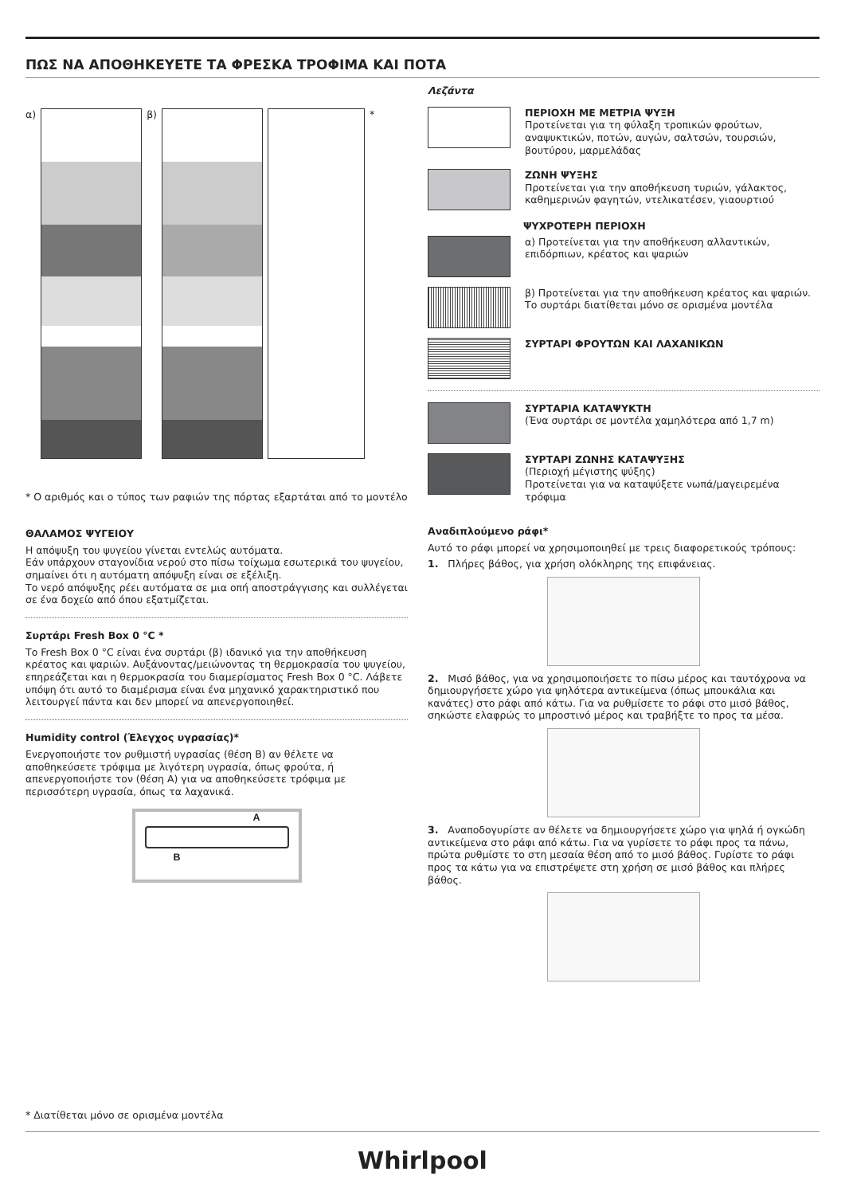ΠΩΣ ΝΑ ΑΠΟΘΗΚΕΥΕΤΕ ΤΑ ΦΡΕΣΚΑ ΤΡΟΦΙΜΑ ΚΑΙ ΠΟΤΑ
α) β) *
* Ο αριθμός και ο τύπος των ραφιών της πόρτας εξαρτάται από το μοντέλο
ΘΑΛΑΜΟΣ ΨΥΓΕΙΟΥ
Η απόψυξη του ψυγείου γίνεται εντελώς αυτόματα.
Εάν υπάρχουν σταγονίδια νερού στο πίσω τοίχωμα εσωτερικά του ψυγείου, σημαίνει ότι η αυτόματη απόψυξη είναι σε εξέλιξη.
Το νερό απόψυξης ρέει αυτόματα σε μια οπή αποστράγγισης και συλλέγεται σε ένα δοχείο από όπου εξατμίζεται.
Συρτάρι Fresh Box 0 °C *
Το Fresh Box 0 °C είναι ένα συρτάρι (β) ιδανικό για την αποθήκευση κρέατος και ψαριών. Αυξάνοντας/μειώνοντας τη θερμοκρασία του ψυγείου, επηρεάζεται και η θερμοκρασία του διαμερίσματος Fresh Box 0 °C. Λάβετε υπόψη ότι αυτό το διαμέρισμα είναι ένα μηχανικό χαρακτηριστικό που λειτουργεί πάντα και δεν μπορεί να απενεργοποιηθεί.
Humidity control (Έλεγχος υγρασίας)*
Ενεργοποιήστε τον ρυθμιστή υγρασίας (θέση B) αν θέλετε να αποθηκεύσετε τρόφιμα με λιγότερη υγρασία, όπως φρούτα, ή απενεργοποιήστε τον (θέση A) για να αποθηκεύσετε τρόφιμα με περισσότερη υγρασία, όπως τα λαχανικά.
A
B
Λεζάντα
ΠΕΡΙΟΧΗ ΜΕ ΜΕΤΡΙΑ ΨΥΞΗ
Προτείνεται για τη φύλαξη τροπικών φρούτων, αναψυκτικών, ποτών, αυγών, σαλτσών, τουρσιών, βουτύρου, μαρμελάδας
ΖΩΝΗ ΨΥΞΗΣ
Προτείνεται για την αποθήκευση τυριών, γάλακτος, καθημερινών φαγητών, ντελικατέσεν, γιαουρτιού
ΨΥΧΡΟΤΕΡΗ ΠΕΡΙΟΧΗ
α) Προτείνεται για την αποθήκευση αλλαντικών, επιδόρπιων, κρέατος και ψαριών
β) Προτείνεται για την αποθήκευση κρέατος και ψαριών.
Το συρτάρι διατίθεται μόνο σε ορισμένα μοντέλα
ΣΥΡΤΑΡΙ ΦΡΟΥΤΩΝ ΚΑΙ ΛΑΧΑΝΙΚΩΝ
ΣΥΡΤΑΡΙΑ ΚΑΤΑΨΥΚΤΗ
(Ένα συρτάρι σε μοντέλα χαμηλότερα από 1,7 m)
ΣΥΡΤΑΡΙ ΖΩΝΗΣ ΚΑΤΑΨΥΞΗΣ
(Περιοχή μέγιστης ψύξης)
Προτείνεται για να καταψύξετε νωπά/μαγειρεμένα τρόφιμα
Αναδιπλούμενο ράφι*
Αυτό το ράφι μπορεί να χρησιμοποιηθεί με τρεις διαφορετικούς τρόπους:
1. Πλήρες βάθος, για χρήση ολόκληρης της επιφάνειας.
2. Μισό βάθος, για να χρησιμοποιήσετε το πίσω μέρος και ταυτόχρονα να δημιουργήσετε χώρο για ψηλότερα αντικείμενα (όπως μπουκάλια και κανάτες) στο ράφι από κάτω. Για να ρυθμίσετε το ράφι στο μισό βάθος, σηκώστε ελαφρώς το μπροστινό μέρος και τραβήξτε το προς τα μέσα.
3. Αναποδογυρίστε αν θέλετε να δημιουργήσετε χώρο για ψηλά ή ογκώδη αντικείμενα στο ράφι από κάτω. Για να γυρίσετε το ράφι προς τα πάνω, πρώτα ρυθμίστε το στη μεσαία θέση από το μισό βάθος. Γυρίστε το ράφι προς τα κάτω για να επιστρέψετε στη χρήση σε μισό βάθος και πλήρες βάθος.
* Διατίθεται μόνο σε ορισμένα μοντέλα
Whirlpool